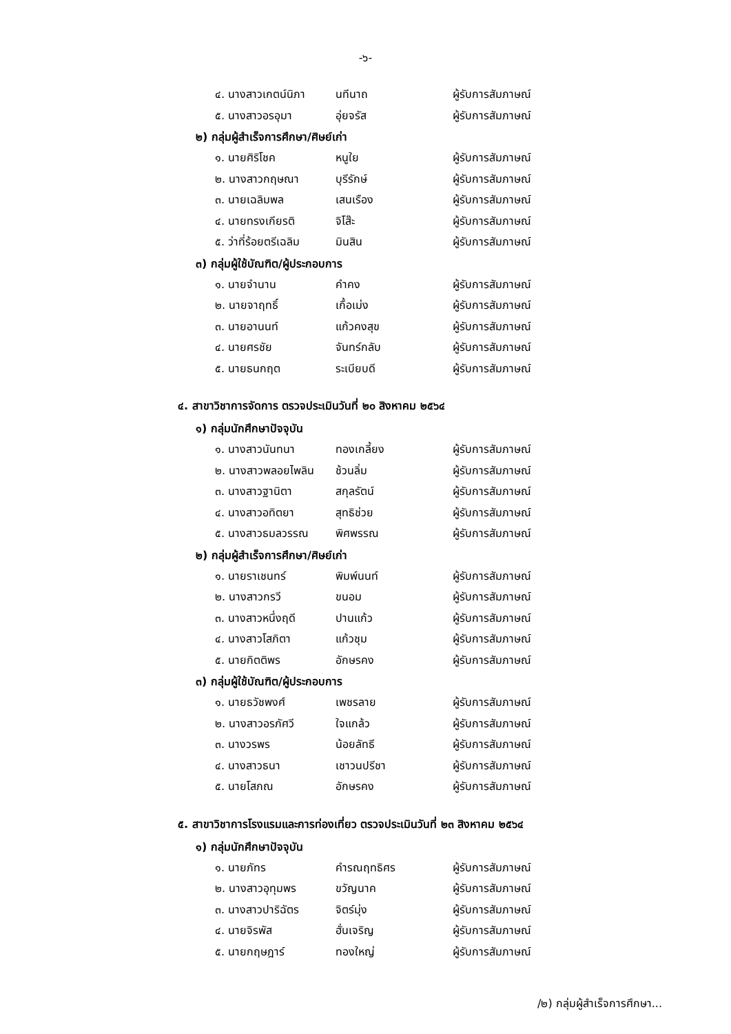-๖-
| ๔. นางสาวเกตน์นิภา | นทีนาถ | ผู้รับการสัมภาษณ์ |
| ๕. นางสาวอรอุมา | อุ่ยจรัส | ผู้รับการสัมภาษณ์ |
๒) กลุ่มผู้สำเร็จการศึกษา/ศิษย์เก่า
| ๑. นายศิริโชค | หนูใย | ผู้รับการสัมภาษณ์ |
| ๒. นางสาวกฤษณา | บุรีรักษ์ | ผู้รับการสัมภาษณ์ |
| ๓. นายเฉลิมพล | เสนเรือง | ผู้รับการสัมภาษณ์ |
| ๔. นายทรงเกียรติ | จิโส๊ะ | ผู้รับการสัมภาษณ์ |
| ๕. ว่าที่ร้อยตรีเฉลิม | มินสิน | ผู้รับการสัมภาษณ์ |
๓) กลุ่มผู้ใช้บัณฑิต/ผู้ประกอบการ
| ๑. นายจำนาน | คำคง | ผู้รับการสัมภาษณ์ |
| ๒. นายจาฤทธิ์ | เกื้อเม่ง | ผู้รับการสัมภาษณ์ |
| ๓. นายอานนท์ | แก้วคงสุข | ผู้รับการสัมภาษณ์ |
| ๔. นายศรชัย | จันทร์กลับ | ผู้รับการสัมภาษณ์ |
| ๕. นายธนกฤต | ระเบียบดี | ผู้รับการสัมภาษณ์ |
๔. สาขาวิชาการจัดการ ตรวจประเมินวันที่ ๒๐ สิงหาคม ๒๕๖๔
๑) กลุ่มนักศึกษาปัจจุบัน
| ๑. นางสาวนันทนา | ทองเกลี้ยง | ผู้รับการสัมภาษณ์ |
| ๒. นางสาวพลอยไพลิน | ช้วนลิ่ม | ผู้รับการสัมภาษณ์ |
| ๓. นางสาวฐานิตา | สกุลรัตน์ | ผู้รับการสัมภาษณ์ |
| ๔. นางสาวอทิตยา | สุทธิช่วย | ผู้รับการสัมภาษณ์ |
| ๕. นางสาวธมลวรรณ | พิศพรรณ | ผู้รับการสัมภาษณ์ |
๒) กลุ่มผู้สำเร็จการศึกษา/ศิษย์เก่า
| ๑. นายราเชนทร์ | พิมพ์นนท์ | ผู้รับการสัมภาษณ์ |
| ๒. นางสาวกรวี | ขนอม | ผู้รับการสัมภาษณ์ |
| ๓. นางสาวหนึ่งฤดี | ปานแก้ว | ผู้รับการสัมภาษณ์ |
| ๔. นางสาวโสภิตา | แก้วชุม | ผู้รับการสัมภาษณ์ |
| ๕. นายกิตติพร | อักษรคง | ผู้รับการสัมภาษณ์ |
๓) กลุ่มผู้ใช้บัณฑิต/ผู้ประกอบการ
| ๑. นายธวัชพงศ์ | เพชรลาย | ผู้รับการสัมภาษณ์ |
| ๒. นางสาวอรภัศวี | ใจแกล้ว | ผู้รับการสัมภาษณ์ |
| ๓. นางวรพร | น้อยลัทธี | ผู้รับการสัมภาษณ์ |
| ๔. นางสาวธนา | เชาวนปรีชา | ผู้รับการสัมภาษณ์ |
| ๕. นายโสภณ | อักษรคง | ผู้รับการสัมภาษณ์ |
๕. สาขาวิชาการโรงแรมและการท่องเที่ยว ตรวจประเมินวันที่ ๒๓ สิงหาคม ๒๕๖๔
๑) กลุ่มนักศึกษาปัจจุบัน
| ๑. นายภัทร | คำรณฤทธิศร | ผู้รับการสัมภาษณ์ |
| ๒. นางสาวอุทุมพร | ขวัญนาค | ผู้รับการสัมภาษณ์ |
| ๓. นางสาวปาริฉัตร | จิตร์มุ่ง | ผู้รับการสัมภาษณ์ |
| ๔. นายจิรพัส | ฮั่นเจริญ | ผู้รับการสัมภาษณ์ |
| ๕. นายกฤษฎาร์ | ทองใหญ่ | ผู้รับการสัมภาษณ์ |
/๒) กลุ่มผู้สำเร็จการศึกษา...